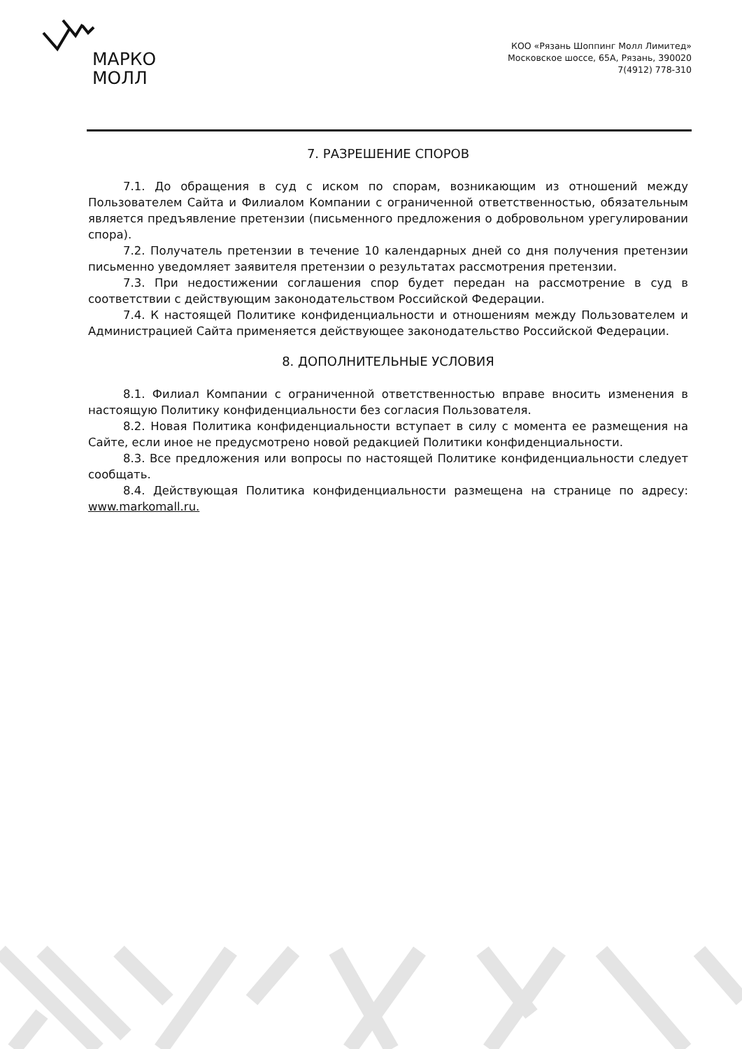МАРКО
МОЛЛ
КОО «Рязань Шоппинг Молл Лимитед»
Московское шоссе, 65А, Рязань, 390020
7(4912) 778-310
7. РАЗРЕШЕНИЕ СПОРОВ
7.1. До обращения в суд с иском по спорам, возникающим из отношений между Пользователем Сайта и Филиалом Компании с ограниченной ответственностью, обязательным является предъявление претензии (письменного предложения о добровольном урегулировании спора).
7.2. Получатель претензии в течение 10 календарных дней со дня получения претензии письменно уведомляет заявителя претензии о результатах рассмотрения претензии.
7.3. При недостижении соглашения спор будет передан на рассмотрение в суд в соответствии с действующим законодательством Российской Федерации.
7.4. К настоящей Политике конфиденциальности и отношениям между Пользователем и Администрацией Сайта применяется действующее законодательство Российской Федерации.
8. ДОПОЛНИТЕЛЬНЫЕ УСЛОВИЯ
8.1. Филиал Компании с ограниченной ответственностью вправе вносить изменения в настоящую Политику конфиденциальности без согласия Пользователя.
8.2. Новая Политика конфиденциальности вступает в силу с момента ее размещения на Сайте, если иное не предусмотрено новой редакцией Политики конфиденциальности.
8.3. Все предложения или вопросы по настоящей Политике конфиденциальности следует сообщать.
8.4. Действующая Политика конфиденциальности размещена на странице по адресу: www.markomall.ru.